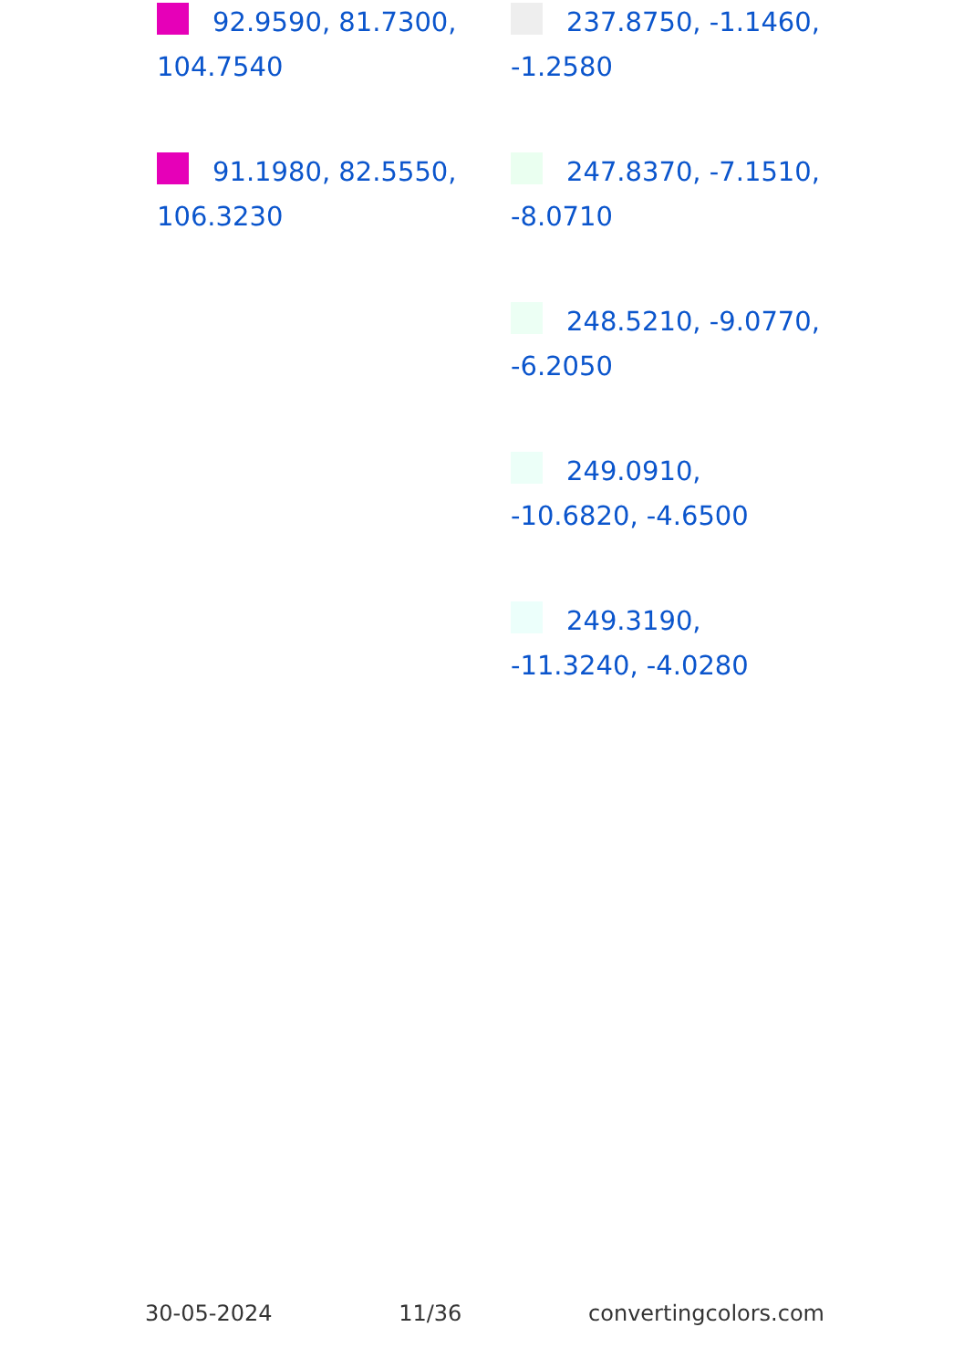92.9590, 81.7300, 104.7540
91.1980, 82.5550, 106.3230
237.8750, -1.1460, -1.2580
247.8370, -7.1510, -8.0710
248.5210, -9.0770, -6.2050
249.0910, -10.6820, -4.6500
249.3190, -11.3240, -4.0280
30-05-2024 11/36 convertingcolors.com